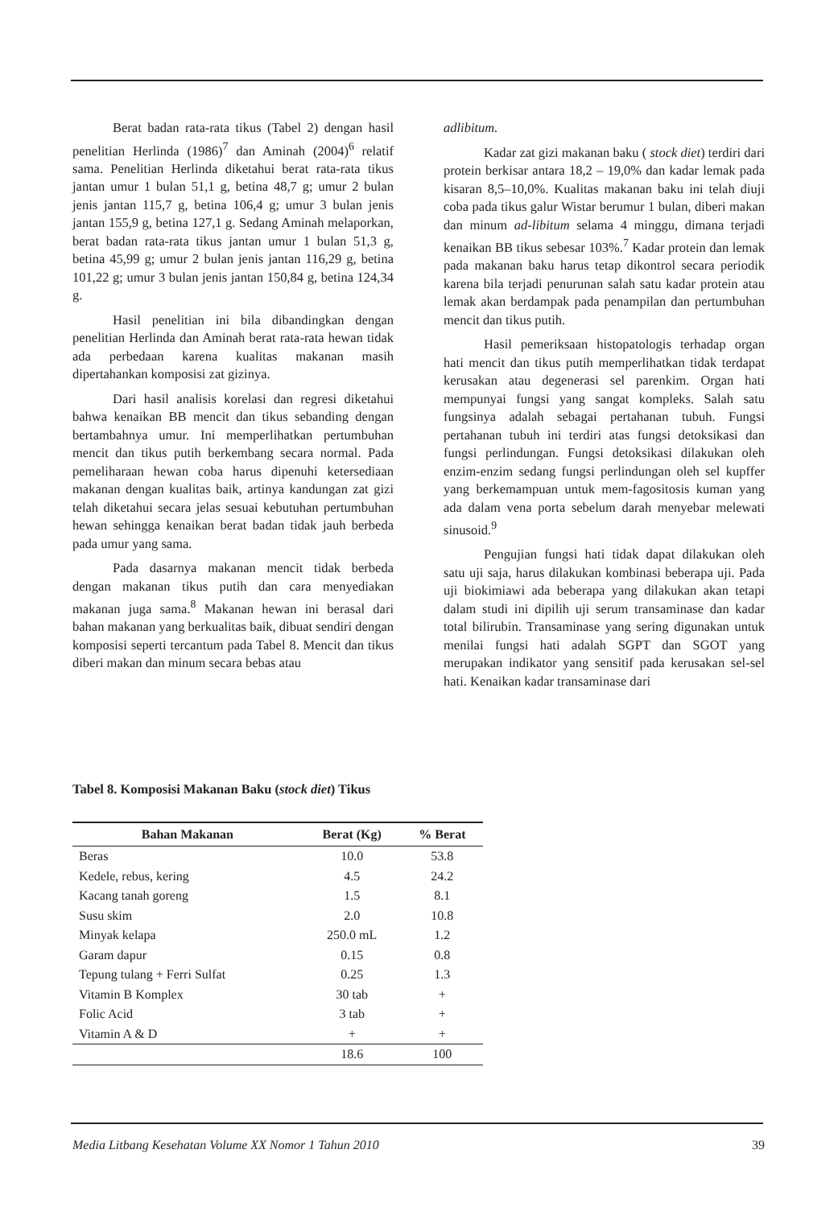Berat badan rata-rata tikus (Tabel 2) dengan hasil penelitian Herlinda (1986)<sup>7</sup> dan Aminah (2004)<sup>6</sup> relatif sama. Penelitian Herlinda diketahui berat rata-rata tikus jantan umur 1 bulan 51,1 g, betina 48,7 g; umur 2 bulan jenis jantan 115,7 g, betina 106,4 g; umur 3 bulan jenis jantan 155,9 g, betina 127,1 g. Sedang Aminah melaporkan, berat badan rata-rata tikus jantan umur 1 bulan 51,3 g, betina 45,99 g; umur 2 bulan jenis jantan 116,29 g, betina 101,22 g; umur 3 bulan jenis jantan 150,84 g, betina 124,34 g.
Hasil penelitian ini bila dibandingkan dengan penelitian Herlinda dan Aminah berat rata-rata hewan tidak ada perbedaan karena kualitas makanan masih dipertahankan komposisi zat gizinya.
Dari hasil analisis korelasi dan regresi diketahui bahwa kenaikan BB mencit dan tikus sebanding dengan bertambahnya umur. Ini memperlihatkan pertumbuhan mencit dan tikus putih berkembang secara normal. Pada pemeliharaan hewan coba harus dipenuhi ketersediaan makanan dengan kualitas baik, artinya kandungan zat gizi telah diketahui secara jelas sesuai kebutuhan pertumbuhan hewan sehingga kenaikan berat badan tidak jauh berbeda pada umur yang sama.
Pada dasarnya makanan mencit tidak berbeda dengan makanan tikus putih dan cara menyediakan makanan juga sama.<sup>8</sup> Makanan hewan ini berasal dari bahan makanan yang berkualitas baik, dibuat sendiri dengan komposisi seperti tercantum pada Tabel 8. Mencit dan tikus diberi makan dan minum secara bebas atau
adlibitum.
Kadar zat gizi makanan baku ( stock diet) terdiri dari protein berkisar antara 18,2 – 19,0% dan kadar lemak pada kisaran 8,5–10,0%. Kualitas makanan baku ini telah diuji coba pada tikus galur Wistar berumur 1 bulan, diberi makan dan minum ad-libitum selama 4 minggu, dimana terjadi kenaikan BB tikus sebesar 103%.<sup>7</sup> Kadar protein dan lemak pada makanan baku harus tetap dikontrol secara periodik karena bila terjadi penurunan salah satu kadar protein atau lemak akan berdampak pada penampilan dan pertumbuhan mencit dan tikus putih.
Hasil pemeriksaan histopatologis terhadap organ hati mencit dan tikus putih memperlihatkan tidak terdapat kerusakan atau degenerasi sel parenkim. Organ hati mempunyai fungsi yang sangat kompleks. Salah satu fungsinya adalah sebagai pertahanan tubuh. Fungsi pertahanan tubuh ini terdiri atas fungsi detoksikasi dan fungsi perlindungan. Fungsi detoksikasi dilakukan oleh enzim-enzim sedang fungsi perlindungan oleh sel kupffer yang berkemampuan untuk mem-fagositosis kuman yang ada dalam vena porta sebelum darah menyebar melewati sinusoid.<sup>9</sup>
Pengujian fungsi hati tidak dapat dilakukan oleh satu uji saja, harus dilakukan kombinasi beberapa uji. Pada uji biokimiawi ada beberapa yang dilakukan akan tetapi dalam studi ini dipilih uji serum transaminase dan kadar total bilirubin. Transaminase yang sering digunakan untuk menilai fungsi hati adalah SGPT dan SGOT yang merupakan indikator yang sensitif pada kerusakan sel-sel hati. Kenaikan kadar transaminase dari
Tabel 8. Komposisi Makanan Baku (stock diet) Tikus
| Bahan Makanan | Berat (Kg) | % Berat |
| --- | --- | --- |
| Beras | 10.0 | 53.8 |
| Kedele, rebus, kering | 4.5 | 24.2 |
| Kacang tanah goreng | 1.5 | 8.1 |
| Susu skim | 2.0 | 10.8 |
| Minyak kelapa | 250.0 mL | 1.2 |
| Garam dapur | 0.15 | 0.8 |
| Tepung tulang + Ferri Sulfat | 0.25 | 1.3 |
| Vitamin B Komplex | 30 tab | + |
| Folic Acid | 3 tab | + |
| Vitamin A & D | + | + |
| | 18.6 | 100 |
Media Litbang Kesehatan Volume XX Nomor 1 Tahun 2010 39